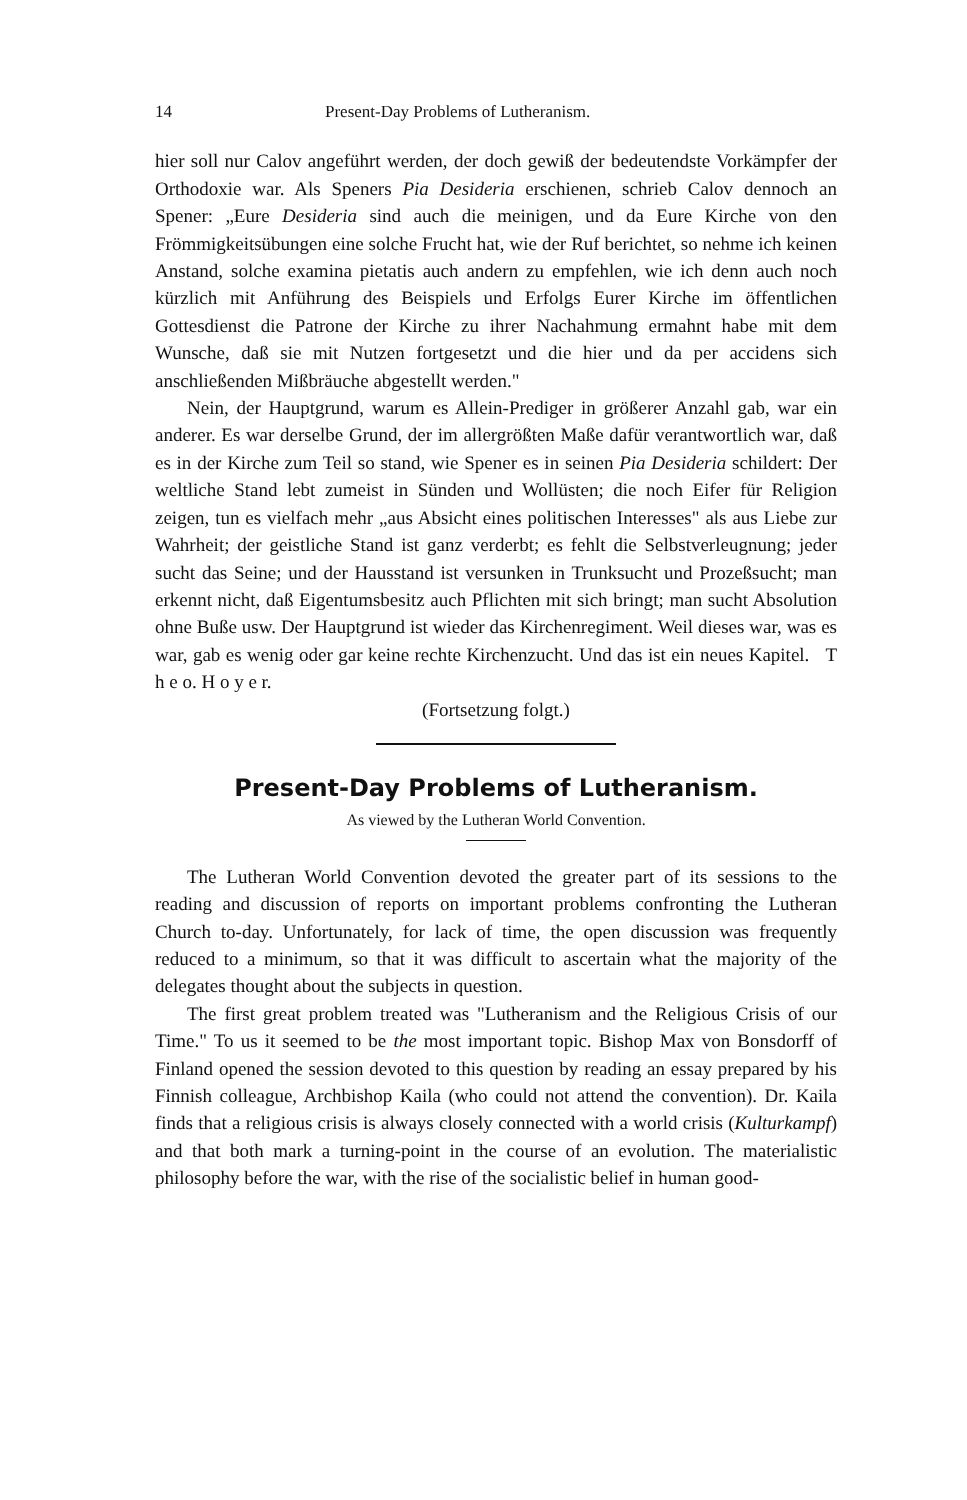14 Present-Day Problems of Lutheranism.
hier soll nur Calov angeführt werden, der doch gewiß der bedeutendste Vorkämpfer der Orthodoxie war. Als Speners Pia Desideria erschienen, schrieb Calov dennoch an Spener: „Eure Desideria sind auch die meinigen, und da Eure Kirche von den Frömmigkeitsübungen eine solche Frucht hat, wie der Ruf berichtet, so nehme ich keinen Anstand, solche examina pietatis auch andern zu empfehlen, wie ich denn auch noch kürzlich mit Anführung des Beispiels und Erfolgs Eurer Kirche im öffentlichen Gottesdienst die Patrone der Kirche zu ihrer Nachahmung ermahnt habe mit dem Wunsche, daß sie mit Nutzen fortgesetzt und die hier und da per accidens sich anschließenden Mißbräuche abgestellt werden."
Nein, der Hauptgrund, warum es Allein-Prediger in größerer Anzahl gab, war ein anderer. Es war derselbe Grund, der im allergrößten Maße dafür verantwortlich war, daß es in der Kirche zum Teil so stand, wie Spener es in seinen Pia Desideria schildert: Der weltliche Stand lebt zumeist in Sünden und Wollüsten; die noch Eifer für Religion zeigen, tun es vielfach mehr „aus Absicht eines politischen Interesses" als aus Liebe zur Wahrheit; der geistliche Stand ist ganz verderbt; es fehlt die Selbstverleugnung; jeder sucht das Seine; und der Hausstand ist versunken in Trunksucht und Prozeßsucht; man erkennt nicht, daß Eigentumsbesitz auch Pflichten mit sich bringt; man sucht Absolution ohne Buße usw. Der Hauptgrund ist wieder das Kirchenregiment. Weil dieses war, was es war, gab es wenig oder gar keine rechte Kirchenzucht. Und das ist ein neues Kapitel. T h e o. H o y e r.
(Fortsetzung folgt.)
Present-Day Problems of Lutheranism.
As viewed by the Lutheran World Convention.
The Lutheran World Convention devoted the greater part of its sessions to the reading and discussion of reports on important problems confronting the Lutheran Church to-day. Unfortunately, for lack of time, the open discussion was frequently reduced to a minimum, so that it was difficult to ascertain what the majority of the delegates thought about the subjects in question.
The first great problem treated was "Lutheranism and the Religious Crisis of our Time." To us it seemed to be the most important topic. Bishop Max von Bonsdorff of Finland opened the session devoted to this question by reading an essay prepared by his Finnish colleague, Archbishop Kaila (who could not attend the convention). Dr. Kaila finds that a religious crisis is always closely connected with a world crisis (Kulturkampf) and that both mark a turning-point in the course of an evolution. The materialistic philosophy before the war, with the rise of the socialistic belief in human good-